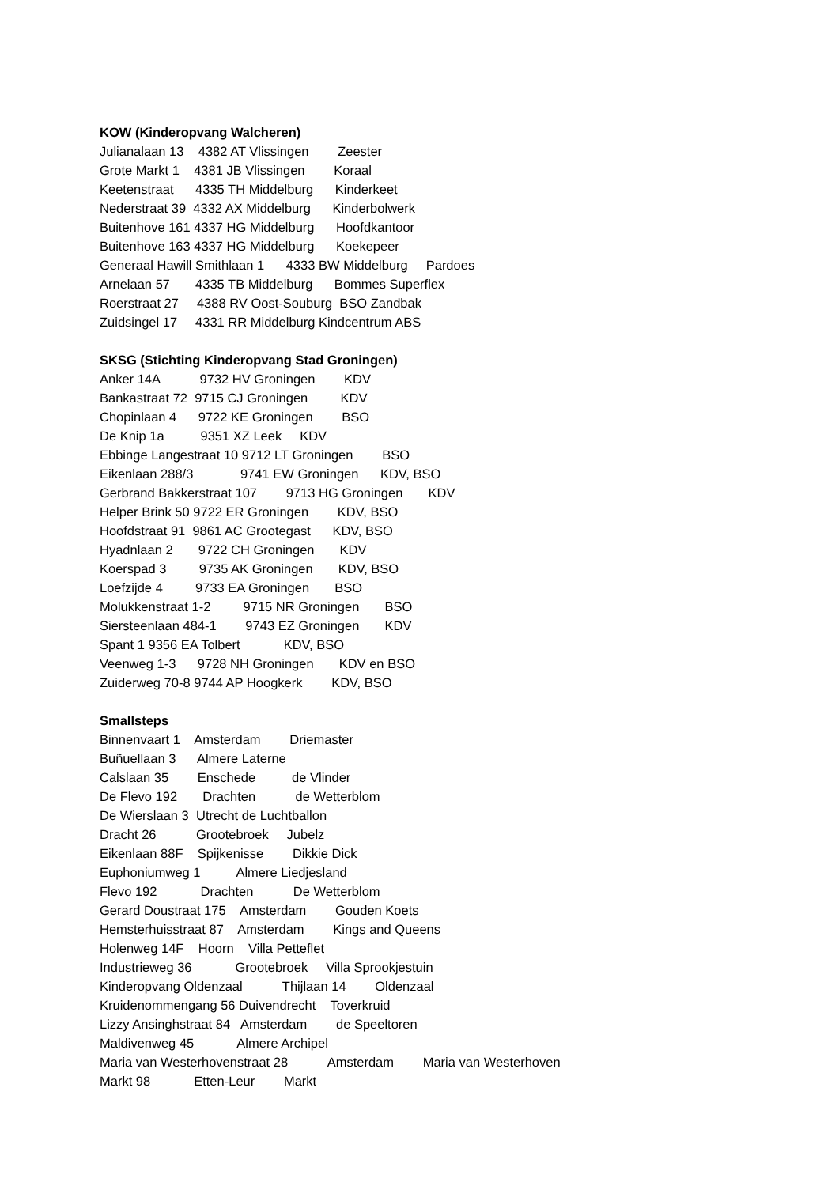KOW (Kinderopvang Walcheren)
Julianalaan 13 4382 AT Vlissingen Zeester
Grote Markt 1 4381 JB Vlissingen Koraal
Keetenstraat 4335 TH Middelburg Kinderkeet
Nederstraat 39 4332 AX Middelburg Kinderbolwerk
Buitenhove 161 4337 HG Middelburg Hoofdkantoor
Buitenhove 163 4337 HG Middelburg Koekepeer
Generaal Hawill Smithlaan 1 4333 BW Middelburg Pardoes
Arnelaan 57 4335 TB Middelburg Bommes Superflex
Roerstraat 27 4388 RV Oost-Souburg BSO Zandbak
Zuidsingel 17 4331 RR Middelburg Kindcentrum ABS
SKSG (Stichting Kinderopvang Stad Groningen)
Anker 14A 9732 HV Groningen KDV
Bankastraat 72 9715 CJ Groningen KDV
Chopinlaan 4 9722 KE Groningen BSO
De Knip 1a 9351 XZ Leek KDV
Ebbinge Langestraat 10 9712 LT Groningen BSO
Eikenlaan 288/3 9741 EW Groningen KDV, BSO
Gerbrand Bakkerstraat 107 9713 HG Groningen KDV
Helper Brink 50 9722 ER Groningen KDV, BSO
Hoofdstraat 91 9861 AC Grootegast KDV, BSO
Hyadnlaan 2 9722 CH Groningen KDV
Koerspad 3 9735 AK Groningen KDV, BSO
Loefzijde 4 9733 EA Groningen BSO
Molukkenstraat 1-2 9715 NR Groningen BSO
Siersteenlaan 484-1 9743 EZ Groningen KDV
Spant 1 9356 EA Tolbert KDV, BSO
Veenweg 1-3 9728 NH Groningen KDV en BSO
Zuiderweg 70-8 9744 AP Hoogkerk KDV, BSO
Smallsteps
Binnenvaart 1 Amsterdam Driemaster
Buñuellaan 3 Almere Laterne
Calslaan 35 Enschede de Vlinder
De Flevo 192 Drachten de Wetterblom
De Wierslaan 3 Utrecht de Luchtballon
Dracht 26 Grootebroek Jubelz
Eikenlaan 88F Spijkenisse Dikkie Dick
Euphoniumweg 1 Almere Liedjesland
Flevo 192 Drachten De Wetterblom
Gerard Doustraat 175 Amsterdam Gouden Koets
Hemsterhuisstraat 87 Amsterdam Kings and Queens
Holenweg 14F Hoorn Villa Petteflet
Industrieweg 36 Grootebroek Villa Sprookjestuin
Kinderopvang Oldenzaal Thijlaan 14 Oldenzaal
Kruidenommengang 56 Duivendrecht Toverkruid
Lizzy Ansinghstraat 84 Amsterdam de Speeltoren
Maldivenweg 45 Almere Archipel
Maria van Westerhovenstraat 28 Amsterdam Maria van Westerhoven
Markt 98 Etten-Leur Markt